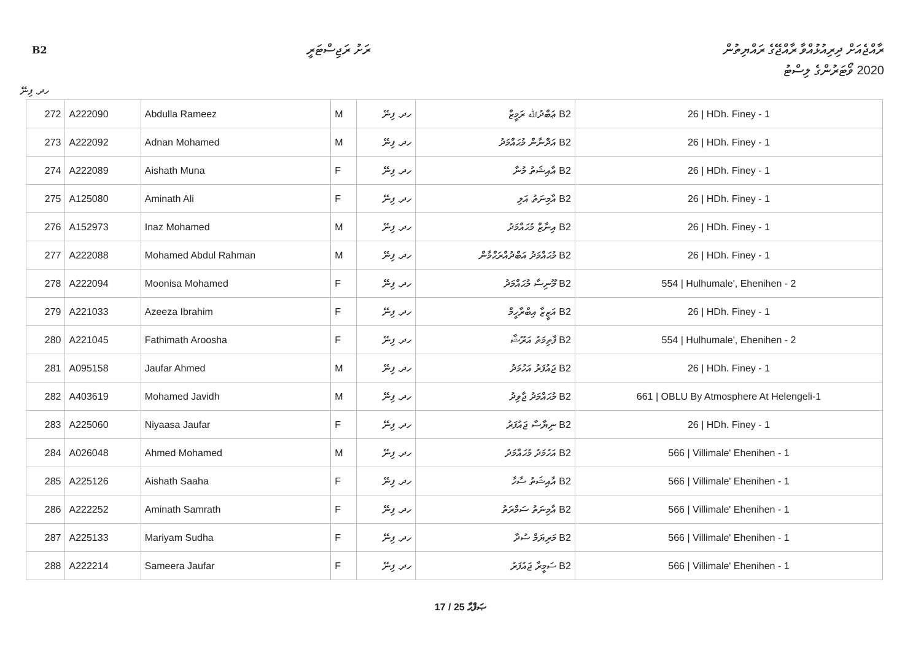B2 ރަށު ރަޖިސްޓަރީ
ރާއްޖެއަށް ދިރިއުޅުއްވާ ރާއްޖޭގެ ރައްޔިތުން
2020 ވޯޓަރުންގެ ލިސްޓު
ހދ. ފިނޭ
| 272 | A222090 | Abdulla Rameez | M | ހދ. ފިނޭ | B2 ޢަބްދުﷲ ރަމީޒް | 26 / HDh. Finey - 1 |
| 273 | A222092 | Adnan Mohamed | M | ހދ. ފިނޭ | B2 އަދްނާން މުޙައްމަދު | 26 / HDh. Finey - 1 |
| 274 | A222089 | Aishath Muna | F | ހދ. ފިނޭ | B2 އާއިޝަތު މުނާ | 26 / HDh. Finey - 1 |
| 275 | A125080 | Aminath Ali | F | ހދ. ފިނޭ | B2 އާމިނަތު އަލި | 26 / HDh. Finey - 1 |
| 276 | A152973 | Inaz Mohamed | M | ހދ. ފިނޭ | B2 އިނާޒް މުޙައްމަދު | 26 / HDh. Finey - 1 |
| 277 | A222088 | Mohamed Abdul Rahman | M | ހދ. ފިނޭ | B2 މުޙައްމަދު އަބްދުއްރަޙްމާން | 26 / HDh. Finey - 1 |
| 278 | A222094 | Moonisa Mohamed | F | ހދ. ފިނޭ | B2 މޫނިސާ މުޙައްމަދު | 554 / Hulhumale', Ehenihen - 2 |
| 279 | A221033 | Azeeza Ibrahim | F | ހދ. ފިނޭ | B2 އަޒީޒާ އިބްރާހީމް | 26 / HDh. Finey - 1 |
| 280 | A221045 | Fathimath Aroosha | F | ހދ. ފިނޭ | B2 ފާތިމަތު އަރޫޝާ | 554 / Hulhumale', Ehenihen - 2 |
| 281 | A095158 | Jaufar Ahmed | M | ހދ. ފިނޭ | B2 ޖައުފަރު އަހުމަދު | 26 / HDh. Finey - 1 |
| 282 | A403619 | Mohamed Javidh | M | ހދ. ފިނޭ | B2 މުޙައްމަދު ޖާވިދު | 661 / OBLU By Atmosphere At Helengeli-1 |
| 283 | A225060 | Niyaasa Jaufar | F | ހދ. ފިނޭ | B2 ނިޔާސާ ޖައުފަރު | 26 / HDh. Finey - 1 |
| 284 | A026048 | Ahmed Mohamed | M | ހދ. ފިނޭ | B2 އަހުމަދު މުޙައްމަދު | 566 / Villimale' Ehenihen - 1 |
| 285 | A225126 | Aishath Saaha | F | ހދ. ފިނޭ | B2 އާއިޝަތު ސާހާ | 566 / Villimale' Ehenihen - 1 |
| 286 | A222252 | Aminath Samrath | F | ހދ. ފިނޭ | B2 އާމިނަތު ސަމްރަތު | 566 / Villimale' Ehenihen - 1 |
| 287 | A225133 | Mariyam Sudha | F | ހދ. ފިނޭ | B2 މަރިޔަމް ސުދާ | 566 / Villimale' Ehenihen - 1 |
| 288 | A222214 | Sameera Jaufar | F | ހދ. ފިނޭ | B2 ސަމީރާ ޖައުފަރު | 566 / Villimale' Ehenihen - 1 |
17 / 25 ޞަފްޙާ